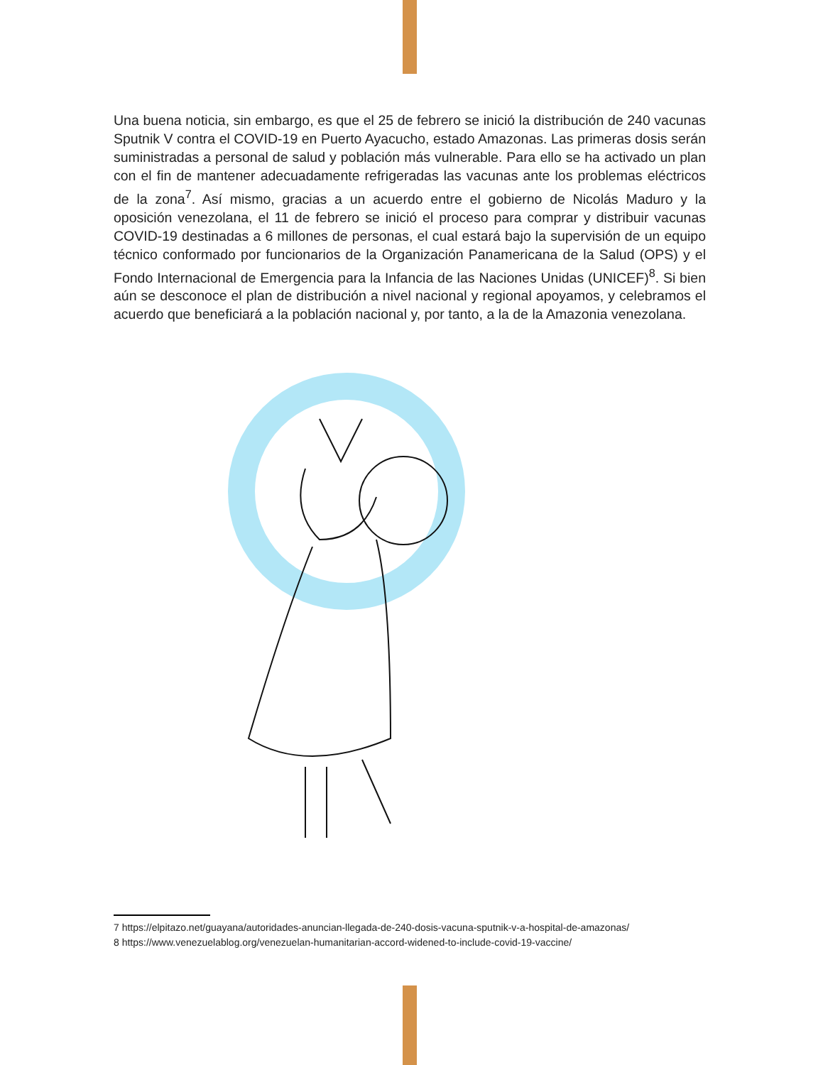Una buena noticia, sin embargo, es que el 25 de febrero se inició la distribución de 240 vacunas Sputnik V contra el COVID-19 en Puerto Ayacucho, estado Amazonas. Las primeras dosis serán suministradas a personal de salud y población más vulnerable. Para ello se ha activado un plan con el fin de mantener adecuadamente refrigeradas las vacunas ante los problemas eléctricos de la zona<sup>7</sup>. Así mismo, gracias a un acuerdo entre el gobierno de Nicolás Maduro y la oposición venezolana, el 11 de febrero se inició el proceso para comprar y distribuir vacunas COVID-19 destinadas a 6 millones de personas, el cual estará bajo la supervisión de un equipo técnico conformado por funcionarios de la Organización Panamericana de la Salud (OPS) y el Fondo Internacional de Emergencia para la Infancia de las Naciones Unidas (UNICEF)<sup>8</sup>. Si bien aún se desconoce el plan de distribución a nivel nacional y regional apoyamos, y celebramos el acuerdo que beneficiará a la población nacional y, por tanto, a la de la Amazonia venezolana.
7 https://elpitazo.net/guayana/autoridades-anuncian-llegada-de-240-dosis-vacuna-sputnik-v-a-hospital-de-amazonas/
8 https://www.venezuelablog.org/venezuelan-humanitarian-accord-widened-to-include-covid-19-vaccine/